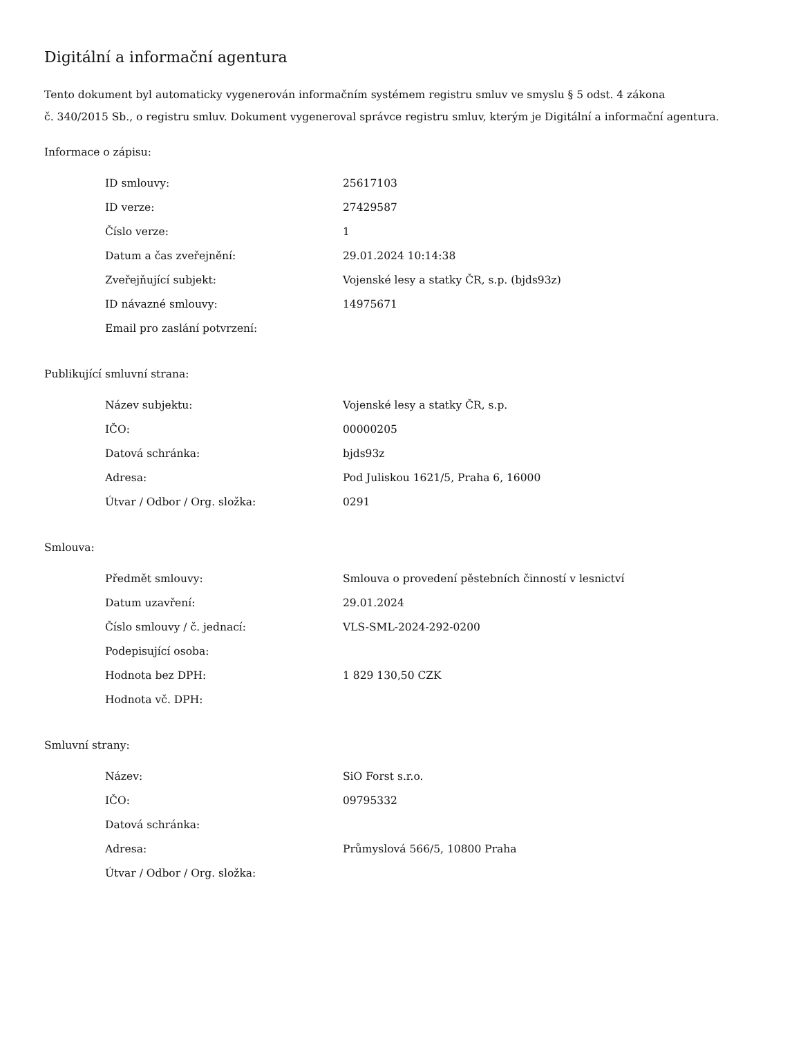Digitální a informační agentura
Tento dokument byl automaticky vygenerován informačním systémem registru smluv ve smyslu § 5 odst. 4 zákona
č. 340/2015 Sb., o registru smluv. Dokument vygeneroval správce registru smluv, kterým je Digitální a informační agentura.
Informace o zápisu:
| ID smlouvy: | 25617103 |
| ID verze: | 27429587 |
| Číslo verze: | 1 |
| Datum a čas zveřejnění: | 29.01.2024 10:14:38 |
| Zveřejňující subjekt: | Vojenské lesy a statky ČR, s.p. (bjds93z) |
| ID návazné smlouvy: | 14975671 |
| Email pro zaslání potvrzení: | |
Publikující smluvní strana:
| Název subjektu: | Vojenské lesy a statky ČR, s.p. |
| IČO: | 00000205 |
| Datová schránka: | bjds93z |
| Adresa: | Pod Juliskou 1621/5, Praha 6, 16000 |
| Útvar / Odbor / Org. složka: | 0291 |
Smlouva:
| Předmět smlouvy: | Smlouva o provedení pěstebních činností v lesnictví |
| Datum uzavření: | 29.01.2024 |
| Číslo smlouvy / č. jednací: | VLS-SML-2024-292-0200 |
| Podepisující osoba: | |
| Hodnota bez DPH: | 1 829 130,50 CZK |
| Hodnota vč. DPH: | |
Smluvní strany:
| Název: | SiO Forst s.r.o. |
| IČO: | 09795332 |
| Datová schránka: | |
| Adresa: | Průmyslová 566/5, 10800 Praha |
| Útvar / Odbor / Org. složka: | |